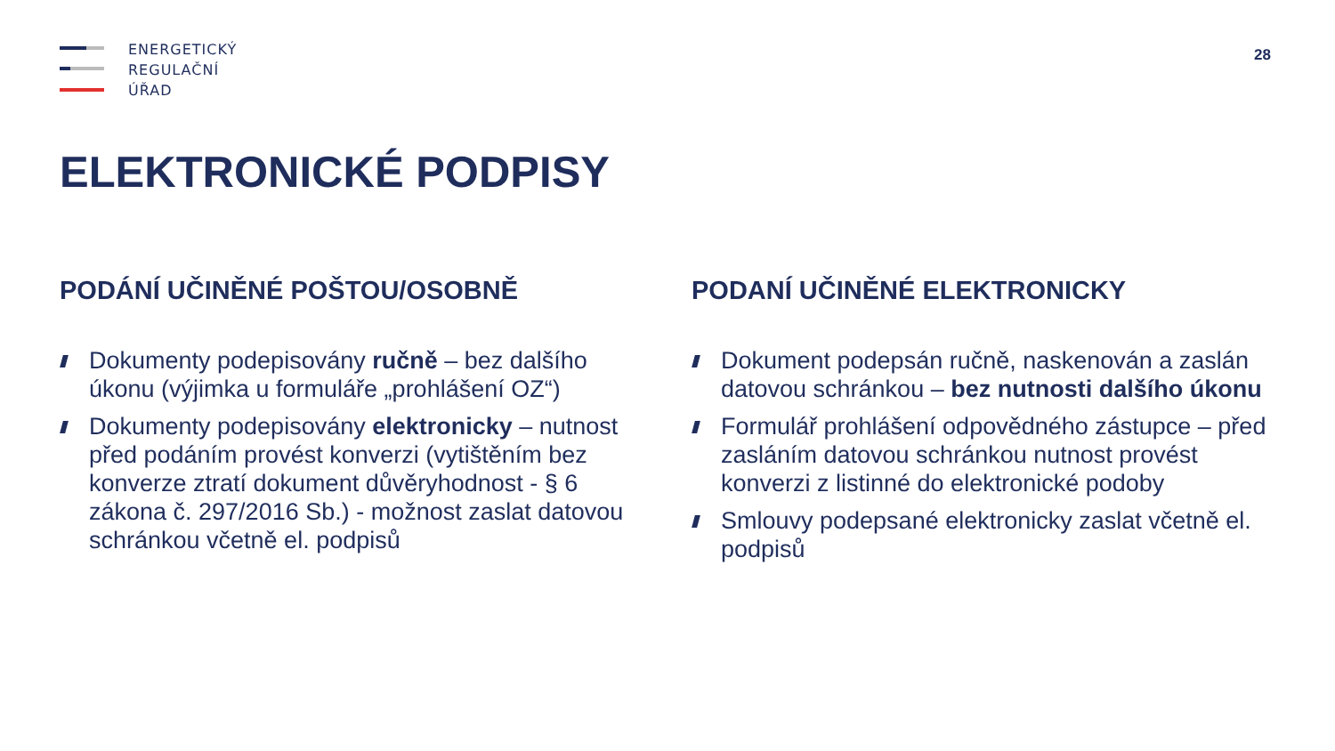ENERGETICKÝ
REGULAČNÍ
ÚŘAD
28
ELEKTRONICKÉ PODPISY
PODÁNÍ UČINĚNÉ POŠTOU/OSOBNĚ
Dokumenty podepisovány ručně – bez dalšího úkonu (výjimka u formuláře „prohlášení OZ“)
Dokumenty podepisovány elektronicky – nutnost před podáním provést konverzi (vytištěním bez konverze ztratí dokument důvěryhodnost - § 6 zákona č. 297/2016 Sb.) - možnost zaslat datovou schránkou včetně el. podpisů
PODANÍ UČINĚNÉ ELEKTRONICKY
Dokument podepsán ručně, naskenován a zaslán datovou schránkou – bez nutnosti dalšího úkonu
Formulář prohlášení odpovědného zástupce – před zasláním datovou schránkou nutnost provést konverzi z listinné do elektronické podoby
Smlouvy podepsané elektronicky zaslat včetně el. podpisů